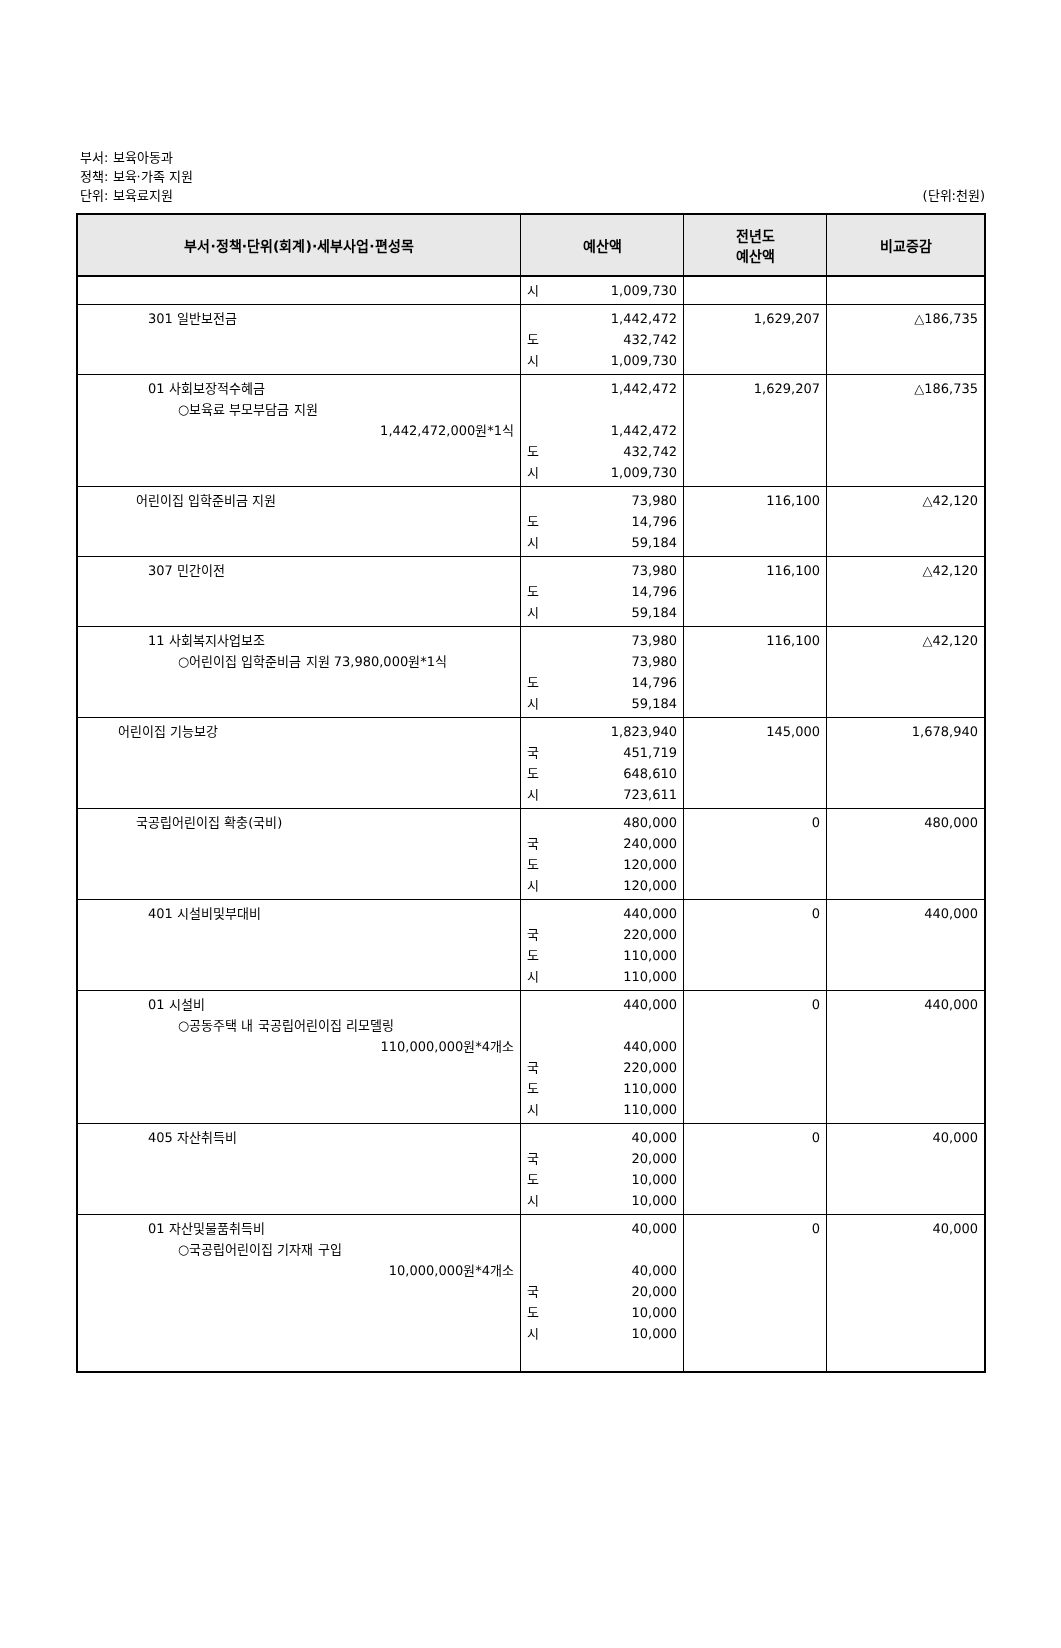부서: 보육아동과
정책: 보육·가족 지원
단위: 보육료지원 (단위:천원)
| 부서·정책·단위(회계)·세부사업·편성목 | 예산액 | 전년도 예산액 | 비교증감 |
| --- | --- | --- | --- |
| | 시 1,009,730 | | |
| 301 일반보전금 | 1,442,472 도 432,742 시 1,009,730 | 1,629,207 | △186,735 |
| 01 사회보장적수혜금 ○보육료 부모부담금 지원 1,442,472,000원*1식 | 1,442,472 1,442,472 도 432,742 시 1,009,730 | 1,629,207 | △186,735 |
| 어린이집 입학준비금 지원 | 73,980 도 14,796 시 59,184 | 116,100 | △42,120 |
| 307 민간이전 | 73,980 도 14,796 시 59,184 | 116,100 | △42,120 |
| 11 사회복지사업보조 ○어린이집 입학준비금 지원 73,980,000원*1식 | 73,980 73,980 도 14,796 시 59,184 | 116,100 | △42,120 |
| 어린이집 기능보강 | 1,823,940 국 451,719 도 648,610 시 723,611 | 145,000 | 1,678,940 |
| 국공립어린이집 확충(국비) | 480,000 국 240,000 도 120,000 시 120,000 | 0 | 480,000 |
| 401 시설비및부대비 | 440,000 국 220,000 도 110,000 시 110,000 | 0 | 440,000 |
| 01 시설비 ○공동주택 내 국공립어린이집 리모델링 110,000,000원*4개소 | 440,000 440,000 국 220,000 도 110,000 시 110,000 | 0 | 440,000 |
| 405 자산취득비 | 40,000 국 20,000 도 10,000 시 10,000 | 0 | 40,000 |
| 01 자산및물품취득비 ○국공립어린이집 기자재 구입 10,000,000원*4개소 | 40,000 40,000 국 20,000 도 10,000 시 10,000 | 0 | 40,000 |